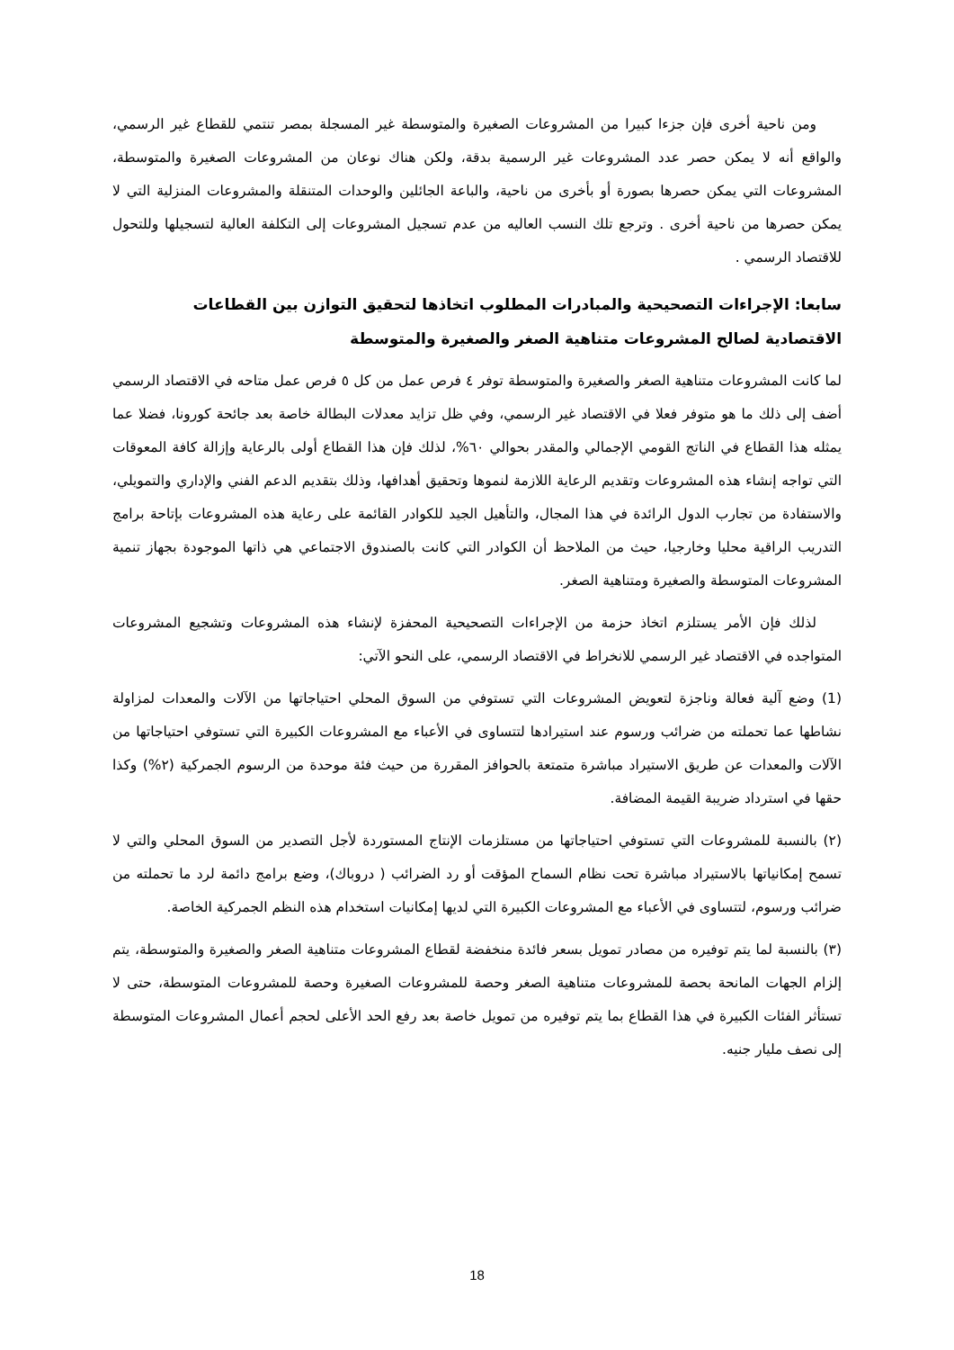ومن ناحية أخرى فإن جزءا كبيرا من المشروعات الصغيرة والمتوسطة غير المسجلة بمصر تنتمي للقطاع غير الرسمي، والواقع أنه لا يمكن حصر عدد المشروعات غير الرسمية بدقة، ولكن هناك نوعان من المشروعات الصغيرة والمتوسطة، المشروعات التي يمكن حصرها بصورة أو بأخرى من ناحية، والباعة الجائلين والوحدات المتنقلة والمشروعات المنزلية التي لا يمكن حصرها من ناحية أخرى . وترجع تلك النسب العاليه من عدم تسجيل المشروعات إلى التكلفة العالية لتسجيلها وللتحول للاقتصاد الرسمي .
سابعا: الإجراءات التصحيحية والمبادرات المطلوب اتخاذها لتحقيق التوازن بين القطاعات الاقتصادية لصالح المشروعات متناهية الصغر والصغيرة والمتوسطة
لما كانت المشروعات متناهية الصغر والصغيرة والمتوسطة توفر ٤ فرص عمل من كل ٥ فرص عمل متاحه في الاقتصاد الرسمي أضف إلى ذلك ما هو متوفر فعلا في الاقتصاد غير الرسمي، وفي ظل تزايد معدلات البطالة خاصة بعد جائحة كورونا، فضلا عما يمثله هذا القطاع في الناتج القومي الإجمالي والمقدر بحوالي ٦٠%، لذلك فإن هذا القطاع أولى بالرعاية وإزالة كافة المعوقات التي تواجه إنشاء هذه المشروعات وتقديم الرعاية اللازمة لنموها وتحقيق أهدافها، وذلك بتقديم الدعم الفني والإداري والتمويلي، والاستفادة من تجارب الدول الرائدة في هذا المجال، والتأهيل الجيد للكوادر القائمة على رعاية هذه المشروعات بإتاحة برامج التدريب الراقية محليا وخارجيا، حيث من الملاحظ أن الكوادر التي كانت بالصندوق الاجتماعي هي ذاتها الموجودة بجهاز تنمية المشروعات المتوسطة والصغيرة ومتناهية الصغر.
لذلك فإن الأمر يستلزم اتخاذ حزمة من الإجراءات التصحيحية المحفزة لإنشاء هذه المشروعات وتشجيع المشروعات المتواجده في الاقتصاد غير الرسمي للانخراط في الاقتصاد الرسمي، على النحو الآتي:
(1) وضع آلية فعالة وناجزة لتعويض المشروعات التي تستوفي من السوق المحلي احتياجاتها من الآلات والمعدات لمزاولة نشاطها عما تحملته من ضرائب ورسوم عند استيرادها لتتساوى في الأعباء مع المشروعات الكبيرة التي تستوفي احتياجاتها من الآلات والمعدات عن طريق الاستيراد مباشرة متمتعة بالحوافز المقررة من حيث فئة موحدة من الرسوم الجمركية (٢%) وكذا حقها في استرداد ضريبة القيمة المضافة.
(٢) بالنسبة للمشروعات التي تستوفي احتياجاتها من مستلزمات الإنتاج المستوردة لأجل التصدير من السوق المحلي والتي لا تسمح إمكانياتها بالاستيراد مباشرة تحت نظام السماح المؤقت أو رد الضرائب ( دروباك)، وضع برامج دائمة لرد ما تحملته من ضرائب ورسوم، لتتساوى في الأعباء مع المشروعات الكبيرة التي لديها إمكانيات استخدام هذه النظم الجمركية الخاصة.
(٣) بالنسبة لما يتم توفيره من مصادر تمويل بسعر فائدة منخفضة لقطاع المشروعات متناهية الصغر والصغيرة والمتوسطة، يتم إلزام الجهات المانحة بحصة للمشروعات متناهية الصغر وحصة للمشروعات الصغيرة وحصة للمشروعات المتوسطة، حتى لا تستأثر الفئات الكبيرة في هذا القطاع بما يتم توفيره من تمويل خاصة بعد رفع الحد الأعلى لحجم أعمال المشروعات المتوسطة إلى نصف مليار جنيه.
18